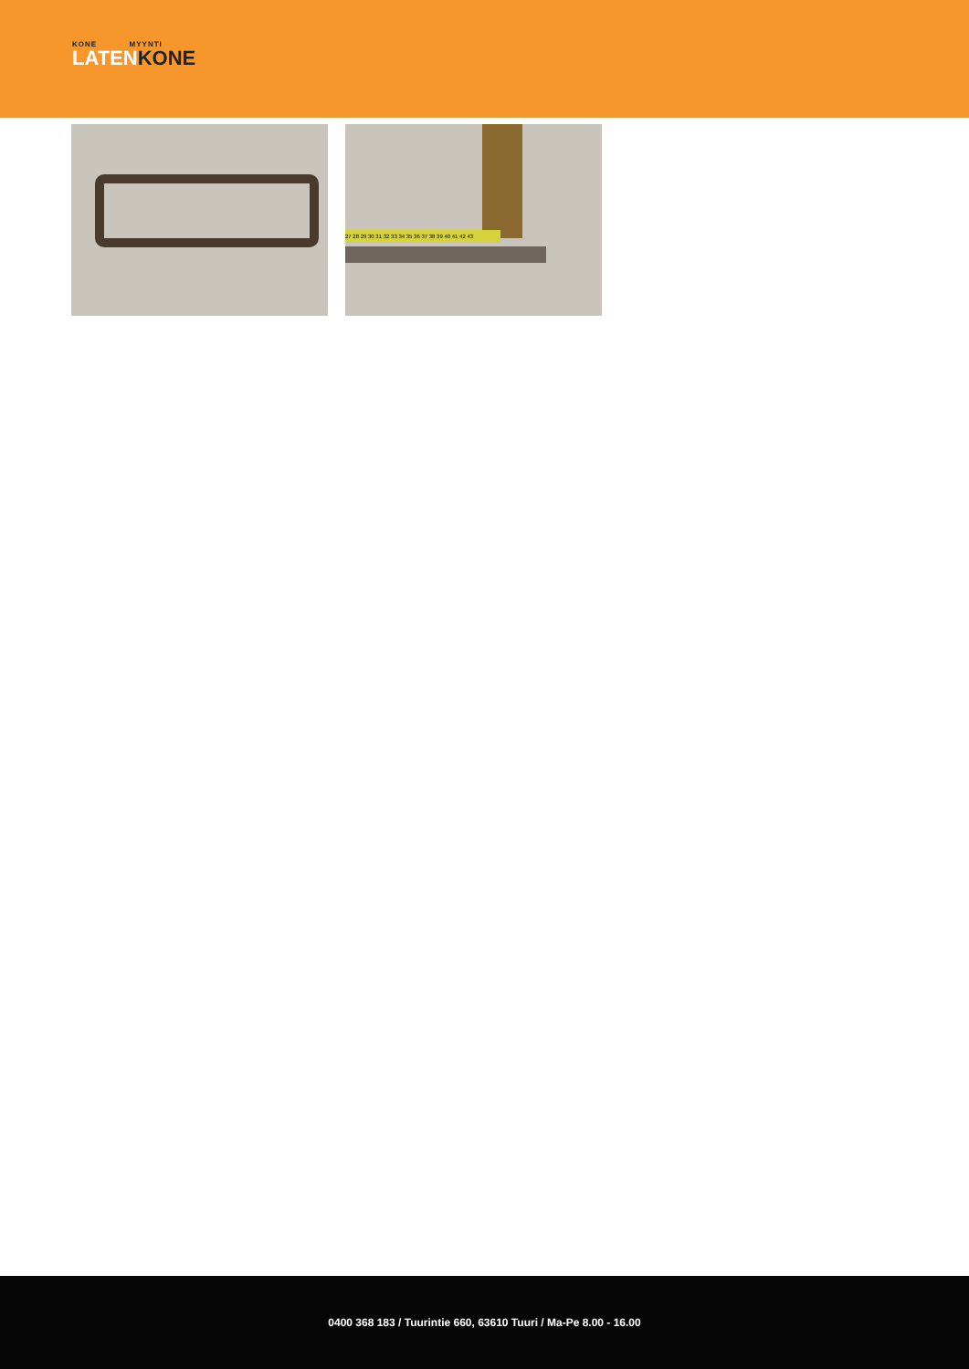KONE MYYNTI
LATENKONE
27 28 29 30 31 32 33 34 35 36 37 38 39 40 41 42 43
0400 368 183 / Tuurintie 660, 63610 Tuuri / Ma-Pe 8.00 - 16.00